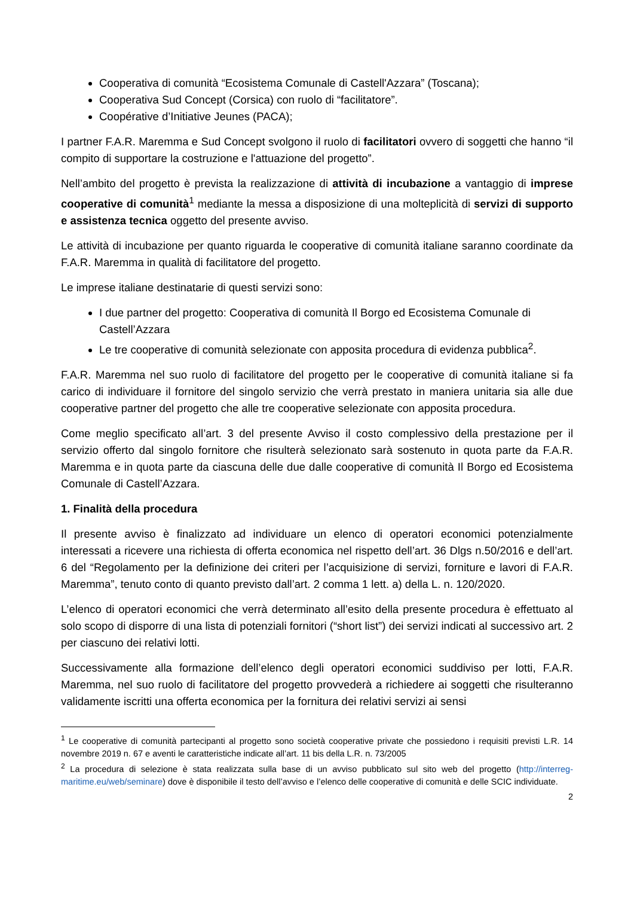Cooperativa di comunità “Ecosistema Comunale di Castell'Azzara” (Toscana);
Cooperativa Sud Concept (Corsica) con ruolo di “facilitatore”.
Coopérative d’Initiative Jeunes (PACA);
I partner F.A.R. Maremma e Sud Concept svolgono il ruolo di facilitatori ovvero di soggetti che hanno “il compito di supportare la costruzione e l'attuazione del progetto”.
Nell’ambito del progetto è prevista la realizzazione di attività di incubazione a vantaggio di imprese cooperative di comunità<sup>1</sup> mediante la messa a disposizione di una molteplicità di servizi di supporto e assistenza tecnica oggetto del presente avviso.
Le attività di incubazione per quanto riguarda le cooperative di comunità italiane saranno coordinate da F.A.R. Maremma in qualità di facilitatore del progetto.
Le imprese italiane destinatarie di questi servizi sono:
I due partner del progetto: Cooperativa di comunità Il Borgo ed Ecosistema Comunale di Castell’Azzara
Le tre cooperative di comunità selezionate con apposita procedura di evidenza pubblica<sup>2</sup>.
F.A.R. Maremma nel suo ruolo di facilitatore del progetto per le cooperative di comunità italiane si fa carico di individuare il fornitore del singolo servizio che verrà prestato in maniera unitaria sia alle due cooperative partner del progetto che alle tre cooperative selezionate con apposita procedura.
Come meglio specificato all’art. 3 del presente Avviso il costo complessivo della prestazione per il servizio offerto dal singolo fornitore che risulterà selezionato sarà sostenuto in quota parte da F.A.R. Maremma e in quota parte da ciascuna delle due dalle cooperative di comunità Il Borgo ed Ecosistema Comunale di Castell’Azzara.
1. Finalità della procedura
Il presente avviso è finalizzato ad individuare un elenco di operatori economici potenzialmente interessati a ricevere una richiesta di offerta economica nel rispetto dell’art. 36 Dlgs n.50/2016 e dell’art. 6 del “Regolamento per la definizione dei criteri per l’acquisizione di servizi, forniture e lavori di F.A.R. Maremma”, tenuto conto di quanto previsto dall’art. 2 comma 1 lett. a) della L. n. 120/2020.
L’elenco di operatori economici che verrà determinato all’esito della presente procedura è effettuato al solo scopo di disporre di una lista di potenziali fornitori (“short list”) dei servizi indicati al successivo art. 2 per ciascuno dei relativi lotti.
Successivamente alla formazione dell’elenco degli operatori economici suddiviso per lotti, F.A.R. Maremma, nel suo ruolo di facilitatore del progetto provvederà a richiedere ai soggetti che risulteranno validamente iscritti una offerta economica per la fornitura dei relativi servizi ai sensi
<sup>1</sup> Le cooperative di comunità partecipanti al progetto sono società cooperative private che possiedono i requisiti previsti L.R. 14 novembre 2019 n. 67 e aventi le caratteristiche indicate all’art. 11 bis della L.R. n. 73/2005
<sup>2</sup> La procedura di selezione è stata realizzata sulla base di un avviso pubblicato sul sito web del progetto (http://interreg-maritime.eu/web/seminare) dove è disponibile il testo dell’avviso e l’elenco delle cooperative di comunità e delle SCIC individuate.
2